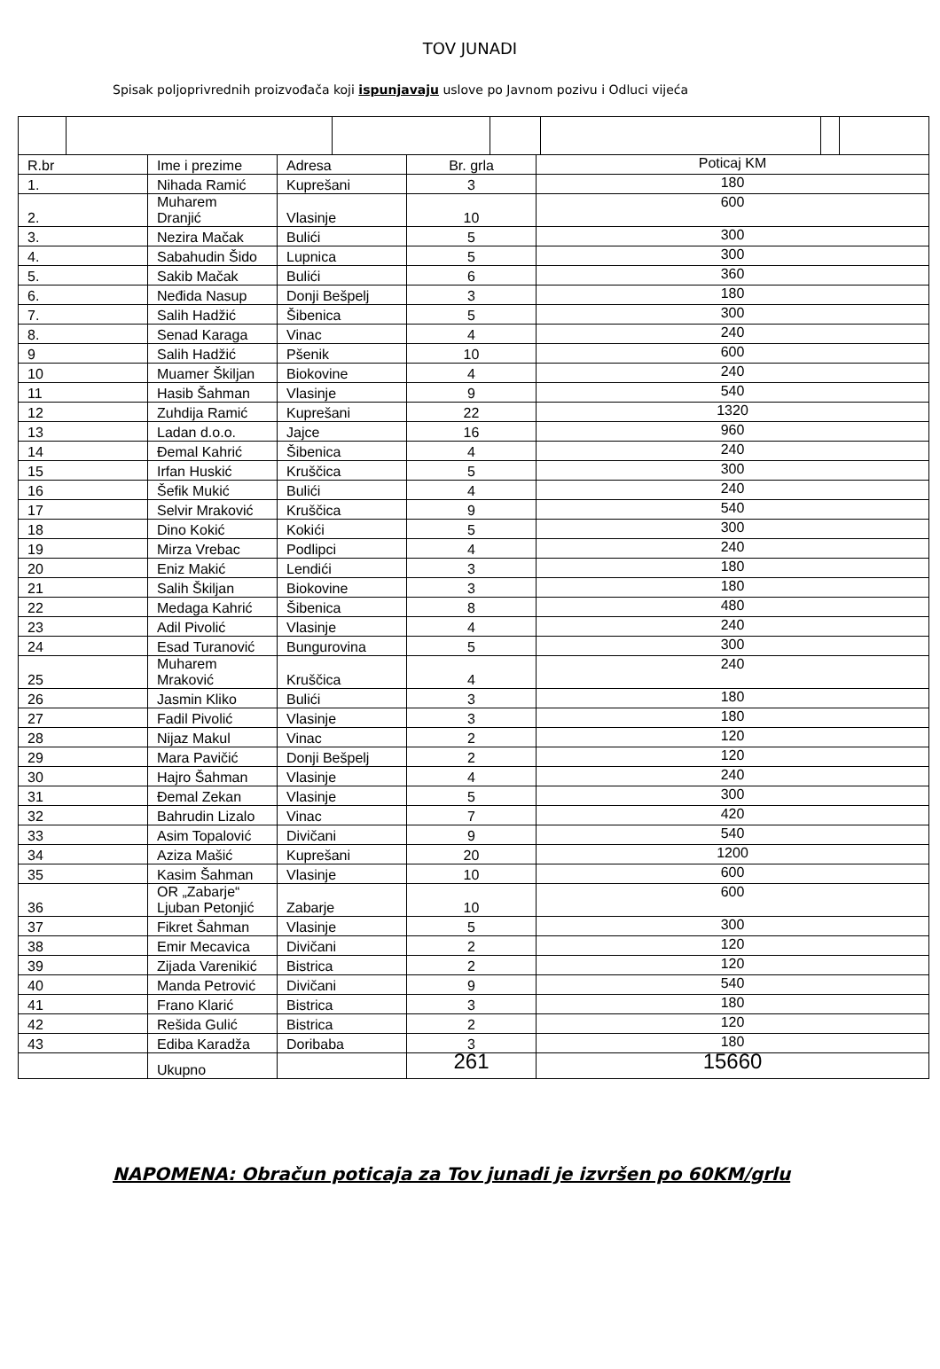TOV JUNADI
Spisak poljoprivrednih proizvođača koji ispunjavaju uslove po Javnom pozivu i Odluci vijeća
| R.br | Ime i prezime | Adresa | Br. grla | Poticaj KM |
| 1. | Nihada Ramić | Kuprešani | 3 | 180 |
| 2. | Muharem Dranjić | Vlasinje | 10 | 600 |
| 3. | Nezira Mačak | Bulići | 5 | 300 |
| 4. | Sabahudin Šido | Lupnica | 5 | 300 |
| 5. | Sakib Mačak | Bulići | 6 | 360 |
| 6. | Neđida Nasup | Donji Bešpelj | 3 | 180 |
| 7. | Salih Hadžić | Šibenica | 5 | 300 |
| 8. | Senad Karaga | Vinac | 4 | 240 |
| 9 | Salih Hadžić | Pšenik | 10 | 600 |
| 10 | Muamer Škiljan | Biokovine | 4 | 240 |
| 11 | Hasib Šahman | Vlasinje | 9 | 540 |
| 12 | Zuhdija Ramić | Kuprešani | 22 | 1320 |
| 13 | Ladan d.o.o. | Jajce | 16 | 960 |
| 14 | Đemal Kahrić | Šibenica | 4 | 240 |
| 15 | Irfan Huskić | Kruščica | 5 | 300 |
| 16 | Šefik Mukić | Bulići | 4 | 240 |
| 17 | Selvir Mraković | Kruščica | 9 | 540 |
| 18 | Dino Kokić | Kokići | 5 | 300 |
| 19 | Mirza Vrebac | Podlipci | 4 | 240 |
| 20 | Eniz Makić | Lendići | 3 | 180 |
| 21 | Salih Škiljan | Biokovine | 3 | 180 |
| 22 | Medaga Kahrić | Šibenica | 8 | 480 |
| 23 | Adil Pivolić | Vlasinje | 4 | 240 |
| 24 | Esad Turanović | Bungurovina | 5 | 300 |
| 25 | Muharem Mraković | Kruščica | 4 | 240 |
| 26 | Jasmin Kliko | Bulići | 3 | 180 |
| 27 | Fadil Pivolić | Vlasinje | 3 | 180 |
| 28 | Nijaz Makul | Vinac | 2 | 120 |
| 29 | Mara Pavičić | Donji Bešpelj | 2 | 120 |
| 30 | Hajro Šahman | Vlasinje | 4 | 240 |
| 31 | Đemal Zekan | Vlasinje | 5 | 300 |
| 32 | Bahrudin Lizalo | Vinac | 7 | 420 |
| 33 | Asim Topalović | Divičani | 9 | 540 |
| 34 | Aziza Mašić | Kuprešani | 20 | 1200 |
| 35 | Kasim Šahman | Vlasinje | 10 | 600 |
| 36 | OR „Zabarje“ Ljuban Petonjić | Zabarje | 10 | 600 |
| 37 | Fikret Šahman | Vlasinje | 5 | 300 |
| 38 | Emir Mecavica | Divičani | 2 | 120 |
| 39 | Zijada Varenikić | Bistrica | 2 | 120 |
| 40 | Manda Petrović | Divičani | 9 | 540 |
| 41 | Frano Klarić | Bistrica | 3 | 180 |
| 42 | Rešida Gulić | Bistrica | 2 | 120 |
| 43 | Ediba Karadža | Doribaba | 3 | 180 |
| | Ukupno | | 261 | 15660 |
NAPOMENA: Obračun poticaja za Tov junadi je izvršen po 60KM/grlu